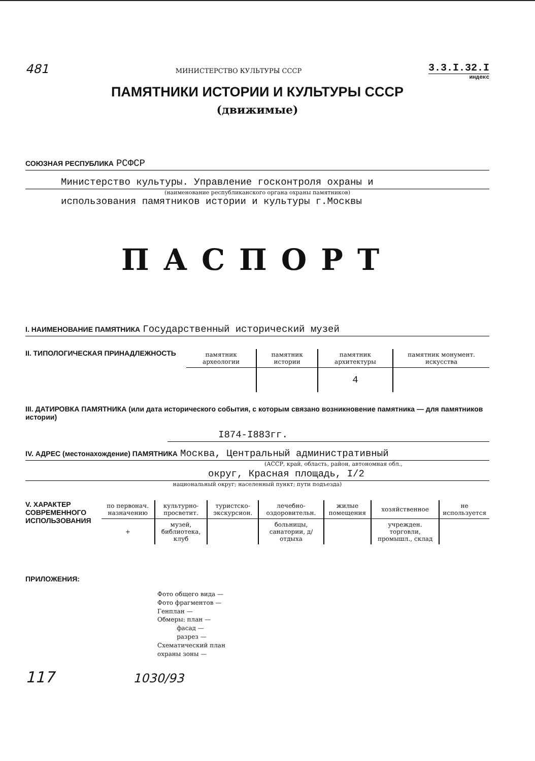481 МИНИСТЕРСТВО КУЛЬТУРЫ СССР 3.3.I.32.I
индекс
ПАМЯТНИКИ ИСТОРИИ И КУЛЬТУРЫ СССР
(движимые)
СОЮЗНАЯ РЕСПУБЛИКА РСФСР
Министерство культуры. Управление госконтроля охраны и
(наименование республиканского органа охраны памятников)
использования памятников истории и культуры г.Москвы
ПАСПОРТ
I. НАИМЕНОВАНИЕ ПАМЯТНИКА Государственный исторический музей
II. ТИПОЛОГИЧЕСКАЯ ПРИНАДЛЕЖНОСТЬ
| памятник археологии | памятник истории | памятник архитектуры | памятник монумент. искусства |
| --- | --- | --- | --- |
| | | 4 | |
III. ДАТИРОВКА ПАМЯТНИКА (или дата исторического события, с которым связано возникновение памятника — для памятников истории)
I874-I883гг.
IV. АДРЕС (местонахождение) ПАМЯТНИКА Москва, Центральный административный
(АССР, край, область, район, автономная обл.,
округ, Красная площадь, I/2
национальный округ; населенный пункт; пути подъезда)
V. ХАРАКТЕР СОВРЕМЕННОГО ИСПОЛЬЗОВАНИЯ
| по первонач. назначению | культурно-просветит. | туристско-экскурсион. | лечебно-оздоровительн. | жилые помещения | хозяйственное | не используется |
| --- | --- | --- | --- | --- | --- | --- |
| + | музей, библиотека, клуб | | больницы, санатории, д/отдыха | | учрежден. торговли, промышл., склад | |
ПРИЛОЖЕНИЯ:
Фото общего вида —
Фото фрагментов —
Генплан —
Обмеры: план —
фасад —
разрез —
Схематический план
охраны зоны —
117 1030/93